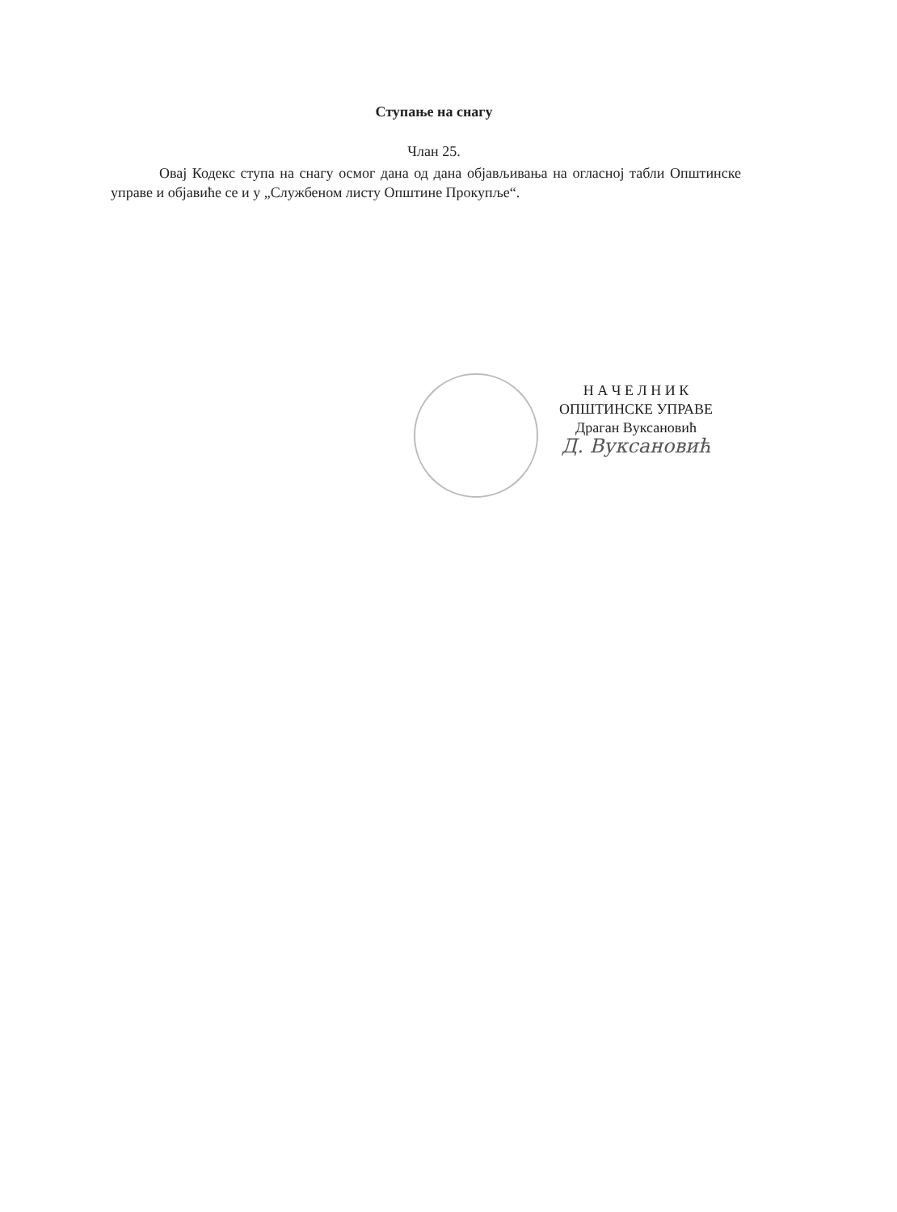Ступање на снагу
Члан 25.
Овај Кодекс ступа на снагу осмог дана од дана објављивања на огласној табли Општинске управе и објавиће се и у „Службеном листу Општине Прокупље“.
Н А Ч Е Л Н И К
ОПШТИНСКЕ УПРАВЕ
Драган Вуксановић
Д. Вуксановић